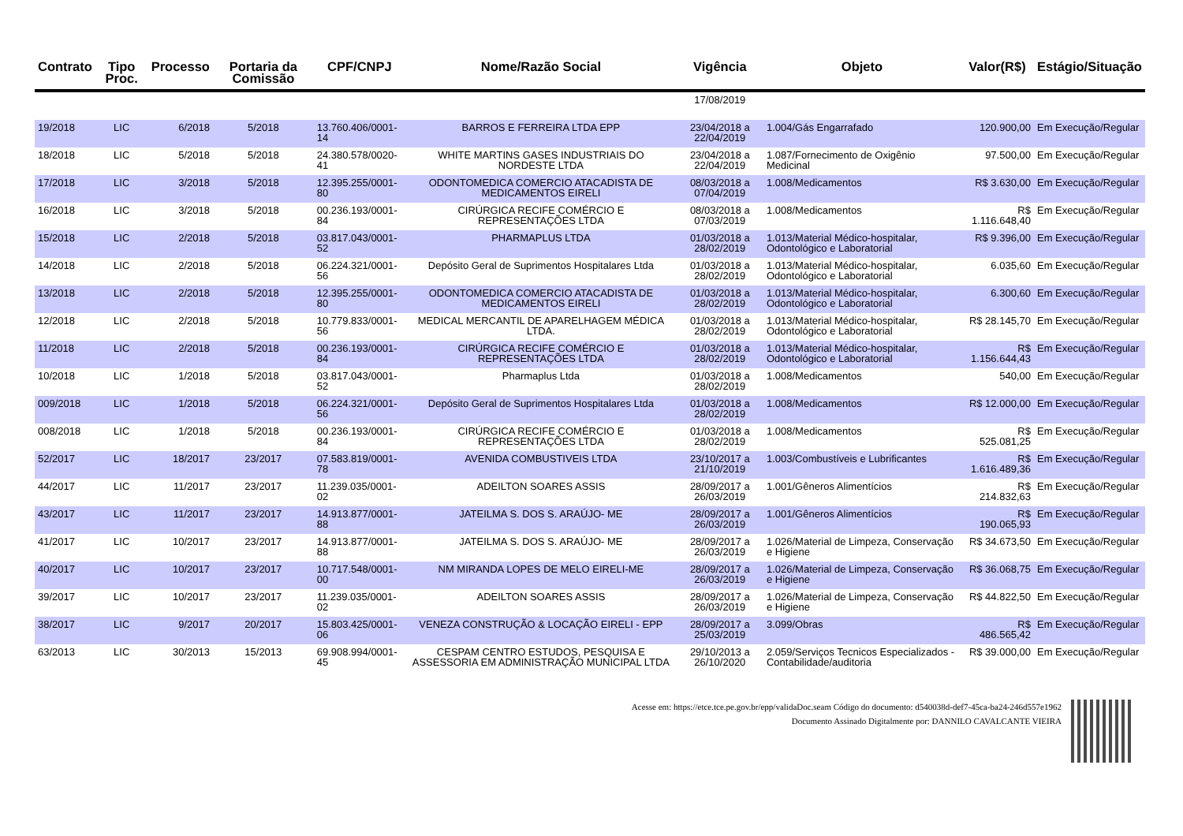| Contrato | Tipo Proc. | Processo | Portaria da Comissão | CPF/CNPJ | Nome/Razão Social | Vigência | Objeto | Valor(R$) | Estágio/Situação |
| --- | --- | --- | --- | --- | --- | --- | --- | --- | --- |
| | | | | | | 17/08/2019 | | | |
| 19/2018 | LIC | 6/2018 | 5/2018 | 13.760.406/0001-14 | BARROS E FERREIRA LTDA EPP | 23/04/2018 a 22/04/2019 | 1.004/Gás Engarrafado | 120.900,00 | Em Execução/Regular |
| 18/2018 | LIC | 5/2018 | 5/2018 | 24.380.578/0020-41 | WHITE MARTINS GASES INDUSTRIAIS DO NORDESTE LTDA | 23/04/2018 a 22/04/2019 | 1.087/Fornecimento de Oxigênio Medicinal | 97.500,00 | Em Execução/Regular |
| 17/2018 | LIC | 3/2018 | 5/2018 | 12.395.255/0001-80 | ODONTOMEDICA COMERCIO ATACADISTA DE MEDICAMENTOS EIRELI | 08/03/2018 a 07/04/2019 | 1.008/Medicamentos | R$ 3.630,00 | Em Execução/Regular |
| 16/2018 | LIC | 3/2018 | 5/2018 | 00.236.193/0001-84 | CIRÚRGICA RECIFE COMÉRCIO E REPRESENTAÇÕES LTDA | 08/03/2018 a 07/03/2019 | 1.008/Medicamentos | R$ 1.116.648,40 | Em Execução/Regular |
| 15/2018 | LIC | 2/2018 | 5/2018 | 03.817.043/0001-52 | PHARMAPLUS LTDA | 01/03/2018 a 28/02/2019 | 1.013/Material Médico-hospitalar, Odontológico e Laboratorial | R$ 9.396,00 | Em Execução/Regular |
| 14/2018 | LIC | 2/2018 | 5/2018 | 06.224.321/0001-56 | Depósito Geral de Suprimentos Hospitalares Ltda | 01/03/2018 a 28/02/2019 | 1.013/Material Médico-hospitalar, Odontológico e Laboratorial | 6.035,60 | Em Execução/Regular |
| 13/2018 | LIC | 2/2018 | 5/2018 | 12.395.255/0001-80 | ODONTOMEDICA COMERCIO ATACADISTA DE MEDICAMENTOS EIRELI | 01/03/2018 a 28/02/2019 | 1.013/Material Médico-hospitalar, Odontológico e Laboratorial | 6.300,60 | Em Execução/Regular |
| 12/2018 | LIC | 2/2018 | 5/2018 | 10.779.833/0001-56 | MEDICAL MERCANTIL DE APARELHAGEM MÉDICA LTDA. | 01/03/2018 a 28/02/2019 | 1.013/Material Médico-hospitalar, Odontológico e Laboratorial | R$ 28.145,70 | Em Execução/Regular |
| 11/2018 | LIC | 2/2018 | 5/2018 | 00.236.193/0001-84 | CIRÚRGICA RECIFE COMÉRCIO E REPRESENTAÇÕES LTDA | 01/03/2018 a 28/02/2019 | 1.013/Material Médico-hospitalar, Odontológico e Laboratorial | R$ 1.156.644,43 | Em Execução/Regular |
| 10/2018 | LIC | 1/2018 | 5/2018 | 03.817.043/0001-52 | Pharmaplus Ltda | 01/03/2018 a 28/02/2019 | 1.008/Medicamentos | 540,00 | Em Execução/Regular |
| 009/2018 | LIC | 1/2018 | 5/2018 | 06.224.321/0001-56 | Depósito Geral de Suprimentos Hospitalares Ltda | 01/03/2018 a 28/02/2019 | 1.008/Medicamentos | R$ 12.000,00 | Em Execução/Regular |
| 008/2018 | LIC | 1/2018 | 5/2018 | 00.236.193/0001-84 | CIRÚRGICA RECIFE COMÉRCIO E REPRESENTAÇÕES LTDA | 01/03/2018 a 28/02/2019 | 1.008/Medicamentos | R$ 525.081,25 | Em Execução/Regular |
| 52/2017 | LIC | 18/2017 | 23/2017 | 07.583.819/0001-78 | AVENIDA COMBUSTIVEIS LTDA | 23/10/2017 a 21/10/2019 | 1.003/Combustíveis e Lubrificantes | R$ 1.616.489,36 | Em Execução/Regular |
| 44/2017 | LIC | 11/2017 | 23/2017 | 11.239.035/0001-02 | ADEILTON SOARES ASSIS | 28/09/2017 a 26/03/2019 | 1.001/Gêneros Alimentícios | R$ 214.832,63 | Em Execução/Regular |
| 43/2017 | LIC | 11/2017 | 23/2017 | 14.913.877/0001-88 | JATEILMA S. DOS S. ARAÚJO- ME | 28/09/2017 a 26/03/2019 | 1.001/Gêneros Alimentícios | R$ 190.065,93 | Em Execução/Regular |
| 41/2017 | LIC | 10/2017 | 23/2017 | 14.913.877/0001-88 | JATEILMA S. DOS S. ARAÚJO- ME | 28/09/2017 a 26/03/2019 | 1.026/Material de Limpeza, Conservação e Higiene | R$ 34.673,50 | Em Execução/Regular |
| 40/2017 | LIC | 10/2017 | 23/2017 | 10.717.548/0001-00 | NM MIRANDA LOPES DE MELO EIRELI-ME | 28/09/2017 a 26/03/2019 | 1.026/Material de Limpeza, Conservação e Higiene | R$ 36.068,75 | Em Execução/Regular |
| 39/2017 | LIC | 10/2017 | 23/2017 | 11.239.035/0001-02 | ADEILTON SOARES ASSIS | 28/09/2017 a 26/03/2019 | 1.026/Material de Limpeza, Conservação e Higiene | R$ 44.822,50 | Em Execução/Regular |
| 38/2017 | LIC | 9/2017 | 20/2017 | 15.803.425/0001-06 | VENEZA CONSTRUÇÃO & LOCAÇÃO EIRELI - EPP | 28/09/2017 a 25/03/2019 | 3.099/Obras | R$ 486.565,42 | Em Execução/Regular |
| 63/2013 | LIC | 30/2013 | 15/2013 | 69.908.994/0001-45 | CESPAM CENTRO ESTUDOS, PESQUISA E ASSESSORIA EM ADMINISTRAÇÃO MUNICIPAL LTDA | 29/10/2013 a 26/10/2020 | 2.059/Serviços Tecnicos Especializados - Contabilidade/auditoria | R$ 39.000,00 | Em Execução/Regular |
Acesse em: https://etce.tce.pe.gov.br/epp/validaDoc.seam Código do documento: d540038d-def7-45ca-ba24-246d557e1962
Documento Assinado Digitalmente por: DANNILO CAVALCANTE VIEIRA